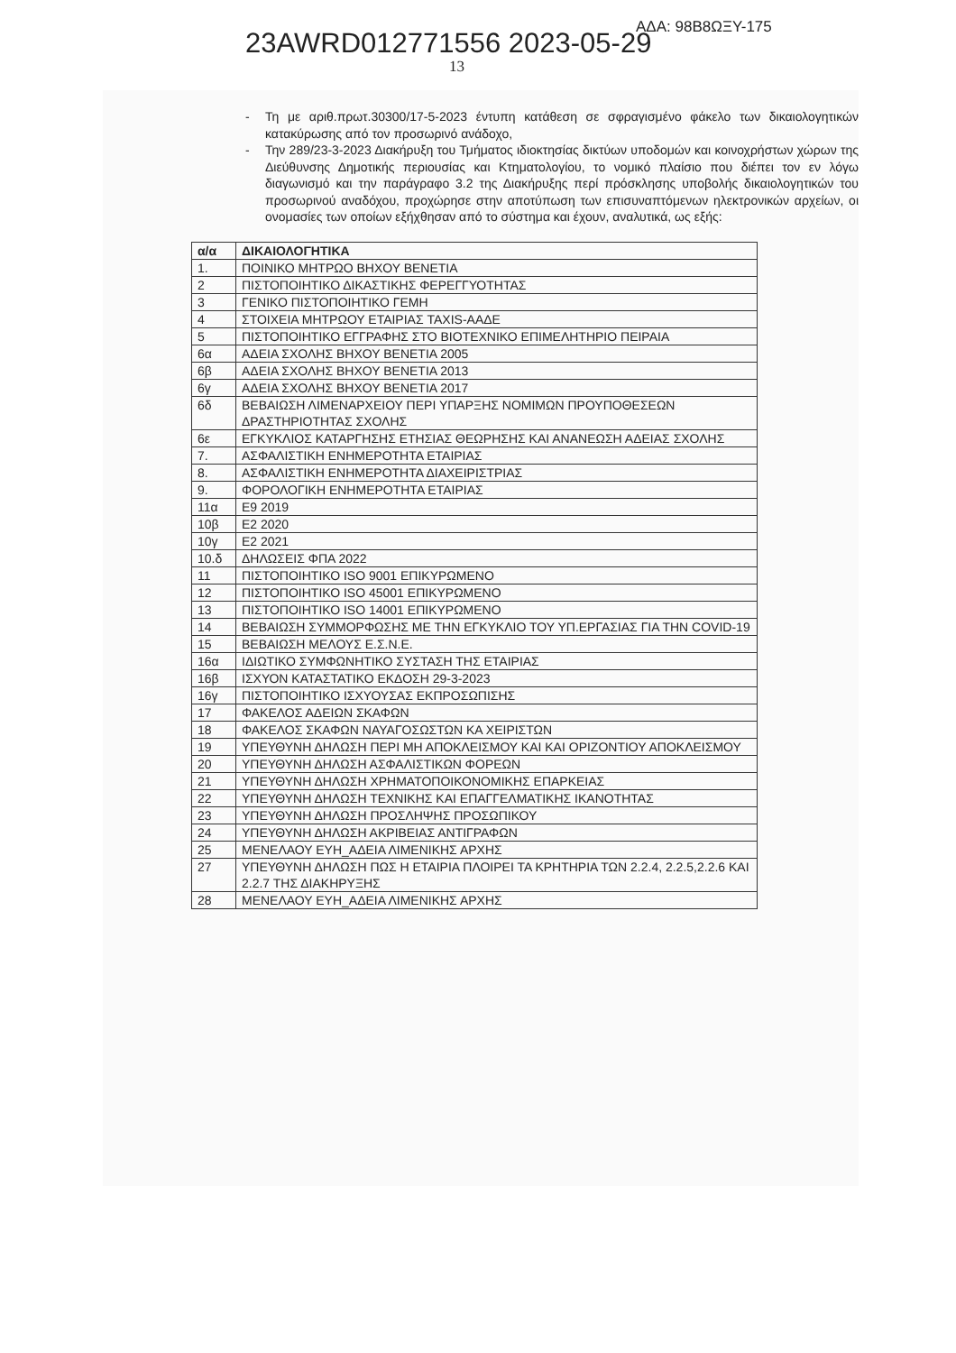ΑΔΑ: 98Β8ΩΞΥ-175
23AWRD012771556 2023-05-29
13
- Τη με αριθ.πρωτ.30300/17-5-2023 έντυπη κατάθεση σε σφραγισμένο φάκελο των δικαιολογητικών κατακύρωσης από τον προσωρινό ανάδοχο,
- Την 289/23-3-2023 Διακήρυξη του Τμήματος ιδιοκτησίας δικτύων υποδομών και κοινοχρήστων χώρων της Διεύθυνσης Δημοτικής περιουσίας και Κτηματολογίου, το νομικό πλαίσιο που διέπει τον εν λόγω διαγωνισμό και την παράγραφο 3.2 της Διακήρυξης περί πρόσκλησης υποβολής δικαιολογητικών του προσωρινού αναδόχου, προχώρησε στην αποτύπωση των επισυναπτόμενων ηλεκτρονικών αρχείων, οι ονομασίες των οποίων εξήχθησαν από το σύστημα και έχουν, αναλυτικά, ως εξής:
| α/α | ΔΙΚΑΙΟΛΟΓΗΤΙΚΑ |
| --- | --- |
| 1. | ΠΟΙΝΙΚΟ ΜΗΤΡΩΟ ΒΗΧΟΥ ΒΕΝΕΤΙΑ |
| 2 | ΠΙΣΤΟΠΟΙΗΤΙΚΟ ΔΙΚΑΣΤΙΚΗΣ ΦΕΡΕΓΓΥΟΤΗΤΑΣ |
| 3 | ΓΕΝΙΚΟ ΠΙΣΤΟΠΟΙΗΤΙΚΟ ΓΕΜΗ |
| 4 | ΣΤΟΙΧΕΙΑ ΜΗΤΡΩΟΥ ΕΤΑΙΡΙΑΣ TAXIS-ΑΑΔΕ |
| 5 | ΠΙΣΤΟΠΟΙΗΤΙΚΟ ΕΓΓΡΑΦΗΣ ΣΤΟ ΒΙΟΤΕΧΝΙΚΟ ΕΠΙΜΕΛΗΤΗΡΙΟ ΠΕΙΡΑΙΑ |
| 6α | ΑΔΕΙΑ ΣΧΟΛΗΣ ΒΗΧΟΥ ΒΕΝΕΤΙΑ 2005 |
| 6β | ΑΔΕΙΑ ΣΧΟΛΗΣ ΒΗΧΟΥ ΒΕΝΕΤΙΑ 2013 |
| 6γ | ΑΔΕΙΑ ΣΧΟΛΗΣ ΒΗΧΟΥ ΒΕΝΕΤΙΑ 2017 |
| 6δ | ΒΕΒΑΙΩΣΗ ΛΙΜΕΝΑΡΧΕΙΟΥ ΠΕΡΙ ΥΠΑΡΞΗΣ ΝΟΜΙΜΩΝ ΠΡΟΥΠΟΘΕΣΕΩΝ ΔΡΑΣΤΗΡΙΟΤΗΤΑΣ ΣΧΟΛΗΣ |
| 6ε | ΕΓΚΥΚΛΙΟΣ ΚΑΤΑΡΓΗΣΗΣ ΕΤΗΣΙΑΣ ΘΕΩΡΗΣΗΣ ΚΑΙ ΑΝΑΝΕΩΣΗ ΑΔΕΙΑΣ ΣΧΟΛΗΣ |
| 7. | ΑΣΦΑΛΙΣΤΙΚΗ ΕΝΗΜΕΡΟΤΗΤΑ ΕΤΑΙΡΙΑΣ |
| 8. | ΑΣΦΑΛΙΣΤΙΚΗ ΕΝΗΜΕΡΟΤΗΤΑ ΔΙΑΧΕΙΡΙΣΤΡΙΑΣ |
| 9. | ΦΟΡΟΛΟΓΙΚΗ ΕΝΗΜΕΡΟΤΗΤΑ ΕΤΑΙΡΙΑΣ |
| 11α | Ε9 2019 |
| 10β | Ε2 2020 |
| 10γ | Ε2 2021 |
| 10.δ | ΔΗΛΩΣΕΙΣ ΦΠΑ 2022 |
| 11 | ΠΙΣΤΟΠΟΙΗΤΙΚΟ ISO 9001 ΕΠΙΚΥΡΩΜΕΝΟ |
| 12 | ΠΙΣΤΟΠΟΙΗΤΙΚΟ ISO 45001 ΕΠΙΚΥΡΩΜΕΝΟ |
| 13 | ΠΙΣΤΟΠΟΙΗΤΙΚΟ ISO 14001 ΕΠΙΚΥΡΩΜΕΝΟ |
| 14 | ΒΕΒΑΙΩΣΗ ΣΥΜΜΟΡΦΩΣΗΣ ΜΕ ΤΗΝ ΕΓΚΥΚΛΙΟ ΤΟΥ ΥΠ.ΕΡΓΑΣΙΑΣ ΓΙΑ ΤΗΝ COVID-19 |
| 15 | ΒΕΒΑΙΩΣΗ ΜΕΛΟΥΣ Ε.Σ.Ν.Ε. |
| 16α | ΙΔΙΩΤΙΚΟ ΣΥΜΦΩΝΗΤΙΚΟ ΣΥΣΤΑΣΗ ΤΗΣ ΕΤΑΙΡΙΑΣ |
| 16β | ΙΣΧΥΟΝ ΚΑΤΑΣΤΑΤΙΚΟ ΕΚΔΟΣΗ 29-3-2023 |
| 16γ | ΠΙΣΤΟΠΟΙΗΤΙΚΟ ΙΣΧΥΟΥΣΑΣ ΕΚΠΡΟΣΩΠΙΣΗΣ |
| 17 | ΦΑΚΕΛΟΣ ΑΔΕΙΩΝ ΣΚΑΦΩΝ |
| 18 | ΦΑΚΕΛΟΣ ΣΚΑΦΩΝ ΝΑΥΑΓΟΣΩΣΤΩΝ ΚΑ ΧΕΙΡΙΣΤΩΝ |
| 19 | ΥΠΕΥΘΥΝΗ ΔΗΛΩΣΗ ΠΕΡΙ ΜΗ ΑΠΟΚΛΕΙΣΜΟΥ ΚΑΙ ΚΑΙ ΟΡΙΖΟΝΤΙΟΥ ΑΠΟΚΛΕΙΣΜΟΥ |
| 20 | ΥΠΕΥΘΥΝΗ ΔΗΛΩΣΗ ΑΣΦΑΛΙΣΤΙΚΩΝ ΦΟΡΕΩΝ |
| 21 | ΥΠΕΥΘΥΝΗ ΔΗΛΩΣΗ ΧΡΗΜΑΤΟΠΟΙΚΟΝΟΜΙΚΗΣ ΕΠΑΡΚΕΙΑΣ |
| 22 | ΥΠΕΥΘΥΝΗ ΔΗΛΩΣΗ ΤΕΧΝΙΚΗΣ ΚΑΙ ΕΠΑΓΓΕΛΜΑΤΙΚΗΣ ΙΚΑΝΟΤΗΤΑΣ |
| 23 | ΥΠΕΥΘΥΝΗ ΔΗΛΩΣΗ ΠΡΟΣΛΗΨΗΣ ΠΡΟΣΩΠΙΚΟΥ |
| 24 | ΥΠΕΥΘΥΝΗ ΔΗΛΩΣΗ ΑΚΡΙΒΕΙΑΣ ΑΝΤΙΓΡΑΦΩΝ |
| 25 | ΜΕΝΕΛΑΟΥ ΕΥΗ_ΑΔΕΙΑ ΛΙΜΕΝΙΚΗΣ ΑΡΧΗΣ |
| 27 | ΥΠΕΥΘΥΝΗ ΔΗΛΩΣΗ ΠΩΣ Η ΕΤΑΙΡΙΑ ΠΛΟΙΡΕΙ ΤΑ ΚΡΗΤΗΡΙΑ ΤΩΝ 2.2.4, 2.2.5,2.2.6 ΚΑΙ 2.2.7 ΤΗΣ ΔΙΑΚΗΡΥΞΗΣ |
| 28 | ΜΕΝΕΛΑΟΥ ΕΥΗ_ΑΔΕΙΑ ΛΙΜΕΝΙΚΗΣ ΑΡΧΗΣ |